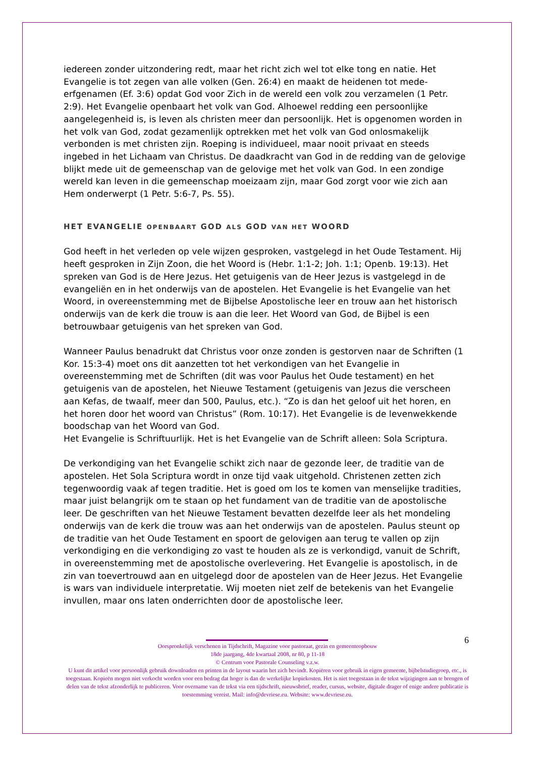iedereen zonder uitzondering redt, maar het richt zich wel tot elke tong en natie. Het Evangelie is tot zegen van alle volken (Gen. 26:4) en maakt de heidenen tot mede-erfgenamen (Ef. 3:6) opdat God voor Zich in de wereld een volk zou verzamelen (1 Petr. 2:9). Het Evangelie openbaart het volk van God. Alhoewel redding een persoonlijke aangelegenheid is, is leven als christen meer dan persoonlijk. Het is opgenomen worden in het volk van God, zodat gezamenlijk optrekken met het volk van God onlosmakelijk verbonden is met christen zijn. Roeping is individueel, maar nooit privaat en steeds ingebed in het Lichaam van Christus. De daadkracht van God in de redding van de gelovige blijkt mede uit de gemeenschap van de gelovige met het volk van God. In een zondige wereld kan leven in die gemeenschap moeizaam zijn, maar God zorgt voor wie zich aan Hem onderwerpt (1 Petr. 5:6-7, Ps. 55).
HET EVANGELIE OPENBAART GOD ALS GOD VAN HET WOORD
God heeft in het verleden op vele wijzen gesproken, vastgelegd in het Oude Testament. Hij heeft gesproken in Zijn Zoon, die het Woord is (Hebr. 1:1-2; Joh. 1:1; Openb. 19:13). Het spreken van God is de Here Jezus. Het getuigenis van de Heer Jezus is vastgelegd in de evangeliën en in het onderwijs van de apostelen. Het Evangelie is het Evangelie van het Woord, in overeenstemming met de Bijbelse Apostolische leer en trouw aan het historisch onderwijs van de kerk die trouw is aan die leer. Het Woord van God, de Bijbel is een betrouwbaar getuigenis van het spreken van God.
Wanneer Paulus benadrukt dat Christus voor onze zonden is gestorven naar de Schriften (1 Kor. 15:3-4) moet ons dit aanzetten tot het verkondigen van het Evangelie in overeenstemming met de Schriften (dit was voor Paulus het Oude testament) en het getuigenis van de apostelen, het Nieuwe Testament (getuigenis van Jezus die verscheen aan Kefas, de twaalf, meer dan 500, Paulus, etc.). “Zo is dan het geloof uit het horen, en het horen door het woord van Christus” (Rom. 10:17). Het Evangelie is de levenwekkende boodschap van het Woord van God.
Het Evangelie is Schriftuurlijk. Het is het Evangelie van de Schrift alleen: Sola Scriptura.
De verkondiging van het Evangelie schikt zich naar de gezonde leer, de traditie van de apostelen. Het Sola Scriptura wordt in onze tijd vaak uitgehold. Christenen zetten zich tegenwoordig vaak af tegen traditie. Het is goed om los te komen van menselijke tradities, maar juist belangrijk om te staan op het fundament van de traditie van de apostolische leer. De geschriften van het Nieuwe Testament bevatten dezelfde leer als het mondeling onderwijs van de kerk die trouw was aan het onderwijs van de apostelen. Paulus steunt op de traditie van het Oude Testament en spoort de gelovigen aan terug te vallen op zijn verkondiging en die verkondiging zo vast te houden als ze is verkondigd, vanuit de Schrift, in overeenstemming met de apostolische overlevering. Het Evangelie is apostolisch, in de zin van toevertrouwd aan en uitgelegd door de apostelen van de Heer Jezus. Het Evangelie is wars van individuele interpretatie. Wij moeten niet zelf de betekenis van het Evangelie invullen, maar ons laten onderrichten door de apostolische leer.
6
Oorspronkelijk verschenen in Tijdschrift, Magazine voor pastoraat, gezin en gemeenteopbouw
18de jaargang, 4de kwartaal 2008, nr 80, p 11-18
© Centrum voor Pastorale Counseling v.z.w.
U kunt dit artikel voor persoonlijk gebruik downloaden en printen in de layout waarin het zich bevindt. Kopiëren voor gebruik in eigen gemeente, bijbelstudiegroep, etc., is toegestaan. Kopieën mogen niet verkocht worden voor een bedrag dat hoger is dan de werkelijke kopiekosten. Het is niet toegestaan in de tekst wijzigingen aan te brengen of delen van de tekst afzonderlijk te publiceren. Voor overname van de tekst via een tijdschrift, nieuwsbrief, reader, cursus, website, digitale drager of enige andere publicatie is toestemming vereist. Mail: info@devriese.eu. Website: www.devriese.eu.